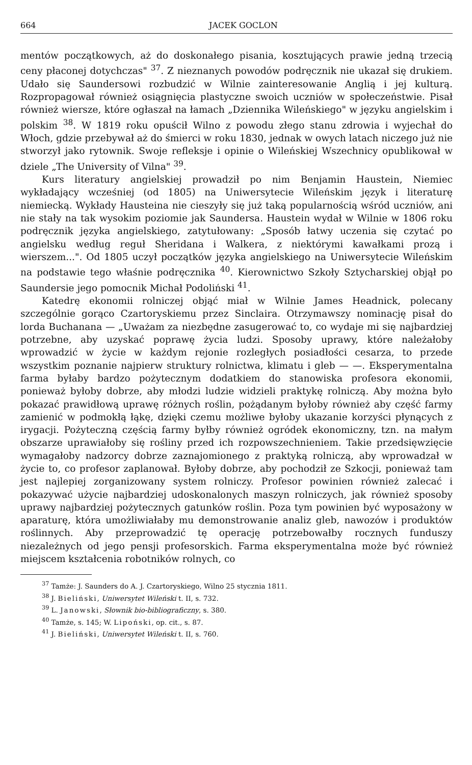664 JACEK GOCLON
mentów początkowych, aż do doskonałego pisania, kosztujących prawie jedną trzecią ceny płaconej dotychczas" <sup>37</sup>. Z nieznanych powodów podręcznik nie ukazał się drukiem. Udało się Saundersowi rozbudzić w Wilnie zainteresowanie Anglią i jej kulturą. Rozpropagował również osiągnięcia plastyczne swoich uczniów w społeczeństwie. Pisał również wiersze, które ogłaszał na łamach „Dziennika Wileńskiego" w języku angielskim i polskim <sup>38</sup>. W 1819 roku opuścił Wilno z powodu złego stanu zdrowia i wyjechał do Włoch, gdzie przebywał aż do śmierci w roku 1830, jednak w owych latach niczego już nie stworzył jako rytownik. Swoje refleksje i opinie o Wileńskiej Wszechnicy opublikował w dziele „The University of Vilna" <sup>39</sup>.
Kurs literatury angielskiej prowadził po nim Benjamin Haustein, Niemiec wykładający wcześniej (od 1805) na Uniwersytecie Wileńskim język i literaturę niemiecką. Wykłady Hausteina nie cieszyły się już taką popularnością wśród uczniów, ani nie stały na tak wysokim poziomie jak Saundersa. Haustein wydał w Wilnie w 1806 roku podręcznik języka angielskiego, zatytułowany: „Sposób łatwy uczenia się czytać po angielsku według reguł Sheridana i Walkera, z niektórymi kawałkami prozą i wierszem...". Od 1805 uczył początków języka angielskiego na Uniwersytecie Wileńskim na podstawie tego właśnie podręcznika <sup>40</sup>. Kierownictwo Szkoły Sztycharskiej objął po Saundersie jego pomocnik Michał Podoliński <sup>41</sup>.
Katedrę ekonomii rolniczej objąć miał w Wilnie James Headnick, polecany szczególnie gorąco Czartoryskiemu przez Sinclaira. Otrzymawszy nominację pisał do lorda Buchanana — „Uważam za niezbędne zasugerować to, co wydaje mi się najbardziej potrzebne, aby uzyskać poprawę życia ludzi. Sposoby uprawy, które należałoby wprowadzić w życie w każdym rejonie rozległych posiadłości cesarza, to przede wszystkim poznanie najpierw struktury rolnictwa, klimatu i gleb — —. Eksperymentalna farma byłaby bardzo pożytecznym dodatkiem do stanowiska profesora ekonomii, ponieważ byłoby dobrze, aby młodzi ludzie widzieli praktykę rolniczą. Aby można było pokazać prawidłową uprawę różnych roślin, pożądanym byłoby również aby część farmy zamienić w podmokłą łąkę, dzięki czemu możliwe byłoby ukazanie korzyści płynących z irygacji. Pożyteczną częścią farmy byłby również ogródek ekonomiczny, tzn. na małym obszarze uprawiałoby się rośliny przed ich rozpowszechnieniem. Takie przedsięwzięcie wymagałoby nadzorcy dobrze zaznajomionego z praktyką rolniczą, aby wprowadzał w życie to, co profesor zaplanował. Byłoby dobrze, aby pochodził ze Szkocji, ponieważ tam jest najlepiej zorganizowany system rolniczy. Profesor powinien również zalecać i pokazywać użycie najbardziej udoskonalonych maszyn rolniczych, jak również sposoby uprawy najbardziej pożytecznych gatunków roślin. Poza tym powinien być wyposażony w aparaturę, która umożliwiałaby mu demonstrowanie analiz gleb, nawozów i produktów roślinnych. Aby przeprowadzić tę operację potrzebowałby rocznych funduszy niezależnych od jego pensji profesorskich. Farma eksperymentalna może być również miejscem kształcenia robotników rolnych, co
<sup>37</sup> Tamże: J. Saunders do A. J. Czartoryskiego, Wilno 25 stycznia 1811.
<sup>38</sup> J. Bieliński, Uniwersytet Wileński t. II, s. 732.
<sup>39</sup> L. Janowski, Słownik bio-bibliograficzny, s. 380.
<sup>40</sup> Tamże, s. 145; W. Lipoński, op. cit., s. 87.
<sup>41</sup> J. Bieliński, Uniwersytet Wileński t. II, s. 760.